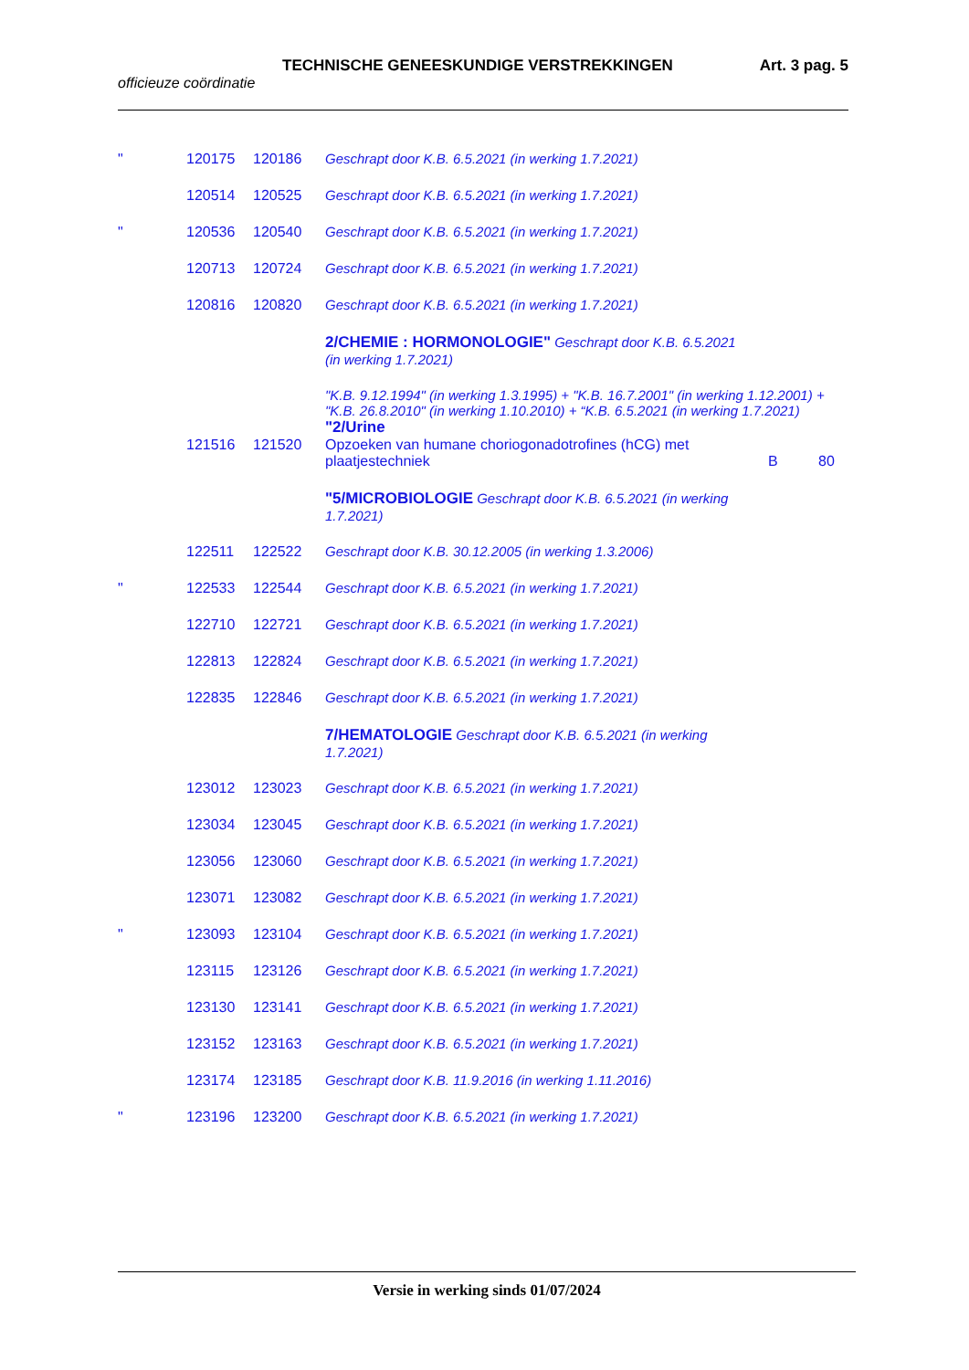TECHNISCHE GENEESKUNDIGE VERSTREKKINGEN Art. 3 pag. 5
officieuze coördinatie
| " | 120175 | 120186 | Geschrapt door K.B. 6.5.2021 (in werking 1.7.2021) | | |
| | 120514 | 120525 | Geschrapt door K.B. 6.5.2021 (in werking 1.7.2021) | | |
| " | 120536 | 120540 | Geschrapt door K.B. 6.5.2021 (in werking 1.7.2021) | | |
| | 120713 | 120724 | Geschrapt door K.B. 6.5.2021 (in werking 1.7.2021) | | |
| | 120816 | 120820 | Geschrapt door K.B. 6.5.2021 (in werking 1.7.2021) | | |
| | | | 2/CHEMIE : HORMONOLOGIE" Geschrapt door K.B. 6.5.2021 (in werking 1.7.2021) | | |
| | | | "K.B. 9.12.1994" (in werking 1.3.1995) + "K.B. 16.7.2001" (in werking 1.12.2001) + "K.B. 26.8.2010" (in werking 1.10.2010) + “K.B. 6.5.2021 (in werking 1.7.2021) "2/Urine | | |
| | 121516 | 121520 | Opzoeken van humane choriogonadotrofines (hCG) met plaatjestechniek | B | 80 |
| | | | "5/MICROBIOLOGIE Geschrapt door K.B. 6.5.2021 (in werking 1.7.2021) | | |
| | 122511 | 122522 | Geschrapt door K.B. 30.12.2005 (in werking 1.3.2006) | | |
| " | 122533 | 122544 | Geschrapt door K.B. 6.5.2021 (in werking 1.7.2021) | | |
| | 122710 | 122721 | Geschrapt door K.B. 6.5.2021 (in werking 1.7.2021) | | |
| | 122813 | 122824 | Geschrapt door K.B. 6.5.2021 (in werking 1.7.2021) | | |
| | 122835 | 122846 | Geschrapt door K.B. 6.5.2021 (in werking 1.7.2021) | | |
| | | | 7/HEMATOLOGIE Geschrapt door K.B. 6.5.2021 (in werking 1.7.2021) | | |
| | 123012 | 123023 | Geschrapt door K.B. 6.5.2021 (in werking 1.7.2021) | | |
| | 123034 | 123045 | Geschrapt door K.B. 6.5.2021 (in werking 1.7.2021) | | |
| | 123056 | 123060 | Geschrapt door K.B. 6.5.2021 (in werking 1.7.2021) | | |
| | 123071 | 123082 | Geschrapt door K.B. 6.5.2021 (in werking 1.7.2021) | | |
| " | 123093 | 123104 | Geschrapt door K.B. 6.5.2021 (in werking 1.7.2021) | | |
| | 123115 | 123126 | Geschrapt door K.B. 6.5.2021 (in werking 1.7.2021) | | |
| | 123130 | 123141 | Geschrapt door K.B. 6.5.2021 (in werking 1.7.2021) | | |
| | 123152 | 123163 | Geschrapt door K.B. 6.5.2021 (in werking 1.7.2021) | | |
| | 123174 | 123185 | Geschrapt door K.B. 11.9.2016 (in werking 1.11.2016) | | |
| " | 123196 | 123200 | Geschrapt door K.B. 6.5.2021 (in werking 1.7.2021) | | |
Versie in werking sinds 01/07/2024